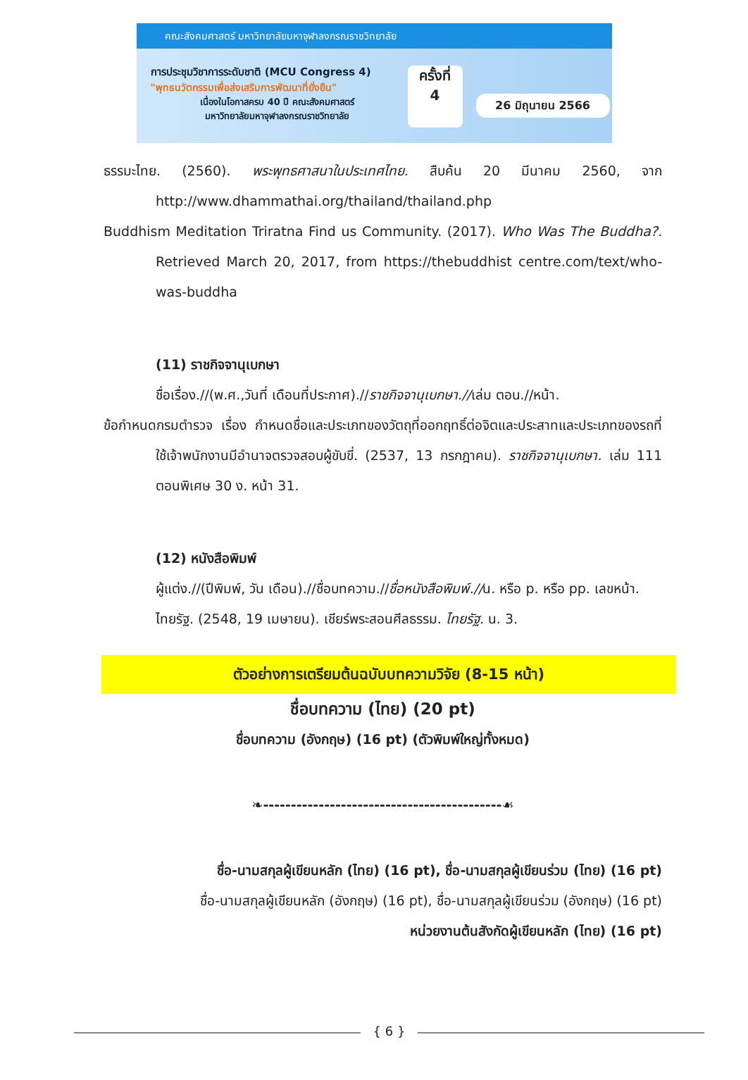คณะสังคมศาสตร์ มหาวิทยาลัยมหาจุฬาลงกรณราชวิทยาลัย
การประชุมวิชาการระดับชาติ (MCU Congress 4)
"พุทธนวัตกรรมเพื่อส่งเสริมการพัฒนาที่ยั่งยืน"
เนื่องในโอกาสครบ 40 ปี คณะสังคมศาสตร์
มหาวิทยาลัยมหาจุฬาลงกรณราชวิทยาลัย
ครั้งที่
4
26 มิถุนายน 2566
ธรรมะไทย. (2560). พระพุทธศาสนาในประเทศไทย. สืบค้น 20 มีนาคม 2560, จาก http://www.dhammathai.org/thailand/thailand.php
Buddhism Meditation Triratna Find us Community. (2017). Who Was The Buddha?. Retrieved March 20, 2017, from https://thebuddhist centre.com/text/who-was-buddha
(11) ราชกิจจานุเบกษา
ชื่อเรื่อง.//(พ.ศ.,วันที่ เดือนที่ประกาศ).//ราชกิจจานุเบกษา.//เล่ม ตอน.//หน้า.
ข้อกำหนดกรมตำรวจ เรื่อง กำหนดชื่อและประเภทของวัตถุที่ออกฤทธิ์ต่อจิตและประสาทและประเภทของรถที่ใช้เจ้าพนักงานมีอำนาจตรวจสอบผู้ขับขี่. (2537, 13 กรกฎาคม). ราชกิจจานุเบกษา. เล่ม 111 ตอนพิเศษ 30 ง. หน้า 31.
(12) หนังสือพิมพ์
ผู้แต่ง.//(ปีพิมพ์, วัน เดือน).//ชื่อบทความ.//ชื่อหนังสือพิมพ์.//น. หรือ p. หรือ pp. เลขหน้า.
ไทยรัฐ. (2548, 19 เมษายน). เชียร์พระสอนศีลธรรม. ไทยรัฐ. น. 3.
ตัวอย่างการเตรียมต้นฉบับบทความวิจัย (8-15 หน้า)
ชื่อบทความ (ไทย) (20 pt)
ชื่อบทความ (อังกฤษ) (16 pt) (ตัวพิมพ์ใหญ่ทั้งหมด)
❧-------------------------------------------☙
ชื่อ-นามสกุลผู้เขียนหลัก (ไทย) (16 pt), ชื่อ-นามสกุลผู้เขียนร่วม (ไทย) (16 pt)
ชื่อ-นามสกุลผู้เขียนหลัก (อังกฤษ) (16 pt), ชื่อ-นามสกุลผู้เขียนร่วม (อังกฤษ) (16 pt)
หน่วยงานต้นสังกัดผู้เขียนหลัก (ไทย) (16 pt)
{ 6 }